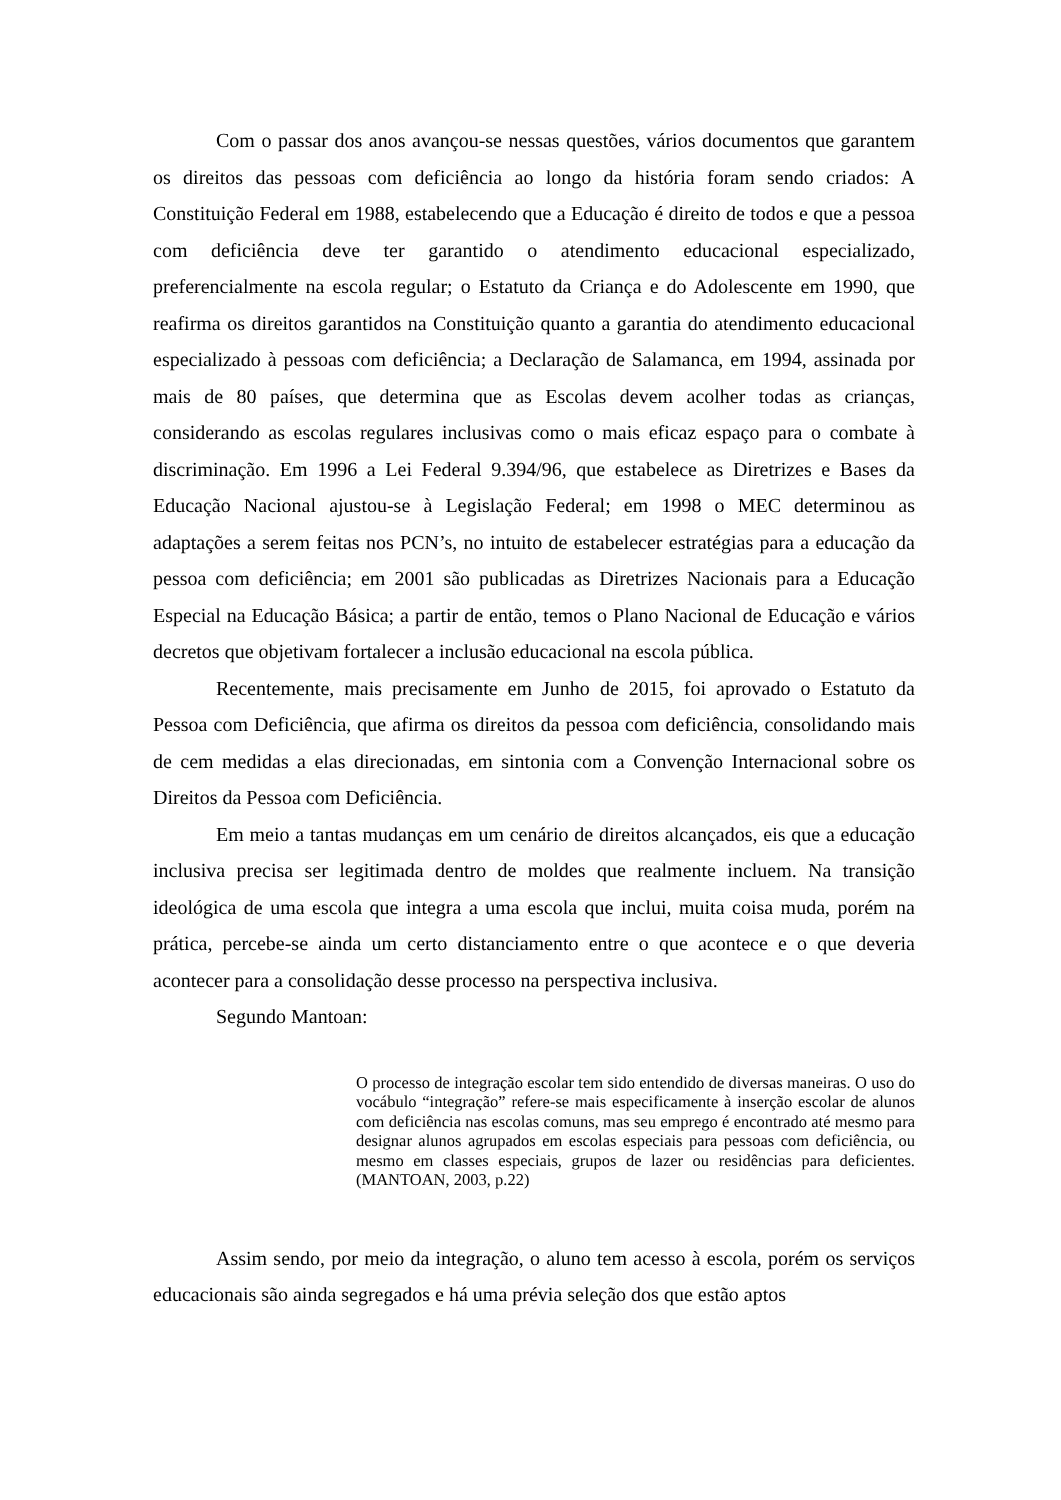Com o passar dos anos avançou-se nessas questões, vários documentos que garantem os direitos das pessoas com deficiência ao longo da história foram sendo criados: A Constituição Federal em 1988, estabelecendo que a Educação é direito de todos e que a pessoa com deficiência deve ter garantido o atendimento educacional especializado, preferencialmente na escola regular; o Estatuto da Criança e do Adolescente em 1990, que reafirma os direitos garantidos na Constituição quanto a garantia do atendimento educacional especializado à pessoas com deficiência; a Declaração de Salamanca, em 1994, assinada por mais de 80 países, que determina que as Escolas devem acolher todas as crianças, considerando as escolas regulares inclusivas como o mais eficaz espaço para o combate à discriminação. Em 1996 a Lei Federal 9.394/96, que estabelece as Diretrizes e Bases da Educação Nacional ajustou-se à Legislação Federal; em 1998 o MEC determinou as adaptações a serem feitas nos PCN’s, no intuito de estabelecer estratégias para a educação da pessoa com deficiência; em 2001 são publicadas as Diretrizes Nacionais para a Educação Especial na Educação Básica; a partir de então, temos o Plano Nacional de Educação e vários decretos que objetivam fortalecer a inclusão educacional na escola pública.
Recentemente, mais precisamente em Junho de 2015, foi aprovado o Estatuto da Pessoa com Deficiência, que afirma os direitos da pessoa com deficiência, consolidando mais de cem medidas a elas direcionadas, em sintonia com a Convenção Internacional sobre os Direitos da Pessoa com Deficiência.
Em meio a tantas mudanças em um cenário de direitos alcançados, eis que a educação inclusiva precisa ser legitimada dentro de moldes que realmente incluem. Na transição ideológica de uma escola que integra a uma escola que inclui, muita coisa muda, porém na prática, percebe-se ainda um certo distanciamento entre o que acontece e o que deveria acontecer para a consolidação desse processo na perspectiva inclusiva.
Segundo Mantoan:
O processo de integração escolar tem sido entendido de diversas maneiras. O uso do vocábulo “integração” refere-se mais especificamente à inserção escolar de alunos com deficiência nas escolas comuns, mas seu emprego é encontrado até mesmo para designar alunos agrupados em escolas especiais para pessoas com deficiência, ou mesmo em classes especiais, grupos de lazer ou residências para deficientes. (MANTOAN, 2003, p.22)
Assim sendo, por meio da integração, o aluno tem acesso à escola, porém os serviços educacionais são ainda segregados e há uma prévia seleção dos que estão aptos